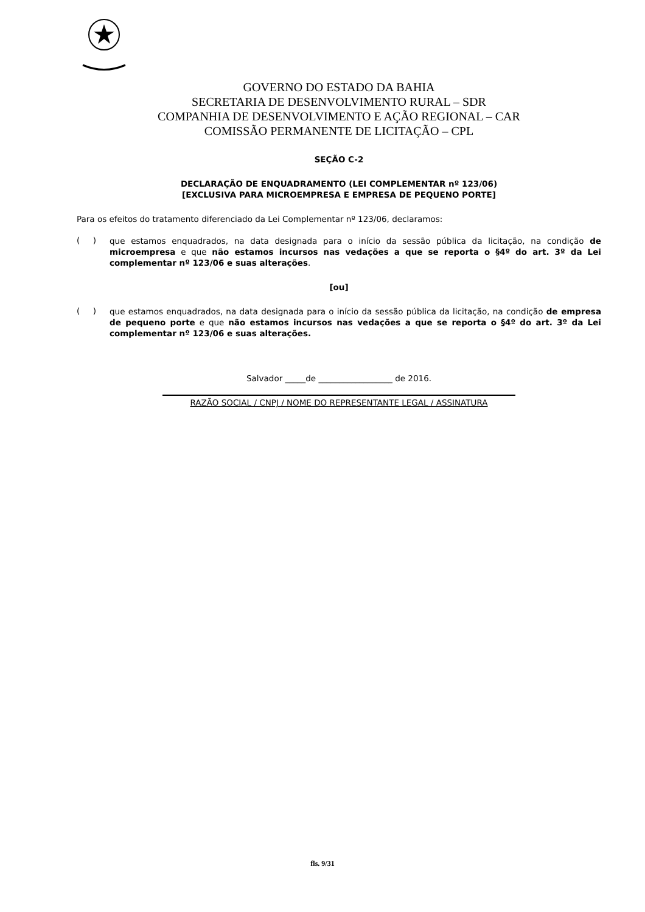GOVERNO DO ESTADO DA BAHIA
SECRETARIA DE DESENVOLVIMENTO RURAL – SDR
COMPANHIA DE DESENVOLVIMENTO E AÇÃO REGIONAL – CAR
COMISSÃO PERMANENTE DE LICITAÇÃO – CPL
SEÇÃO C-2
DECLARAÇÃO DE ENQUADRAMENTO (LEI COMPLEMENTAR nº 123/06)
[EXCLUSIVA PARA MICROEMPRESA E EMPRESA DE PEQUENO PORTE]
Para os efeitos do tratamento diferenciado da Lei Complementar nº 123/06, declaramos:
( )
que estamos enquadrados, na data designada para o início da sessão pública da licitação, na condição de microempresa e que não estamos incursos nas vedações a que se reporta o §4º do art. 3º da Lei complementar nº 123/06 e suas alterações.
[ou]
( )
que estamos enquadrados, na data designada para o início da sessão pública da licitação, na condição de empresa de pequeno porte e que não estamos incursos nas vedações a que se reporta o §4º do art. 3º da Lei complementar nº 123/06 e suas alterações.
Salvador _____de __________________ de 2016.
RAZÃO SOCIAL / CNPJ / NOME DO REPRESENTANTE LEGAL / ASSINATURA
fls. 9/31